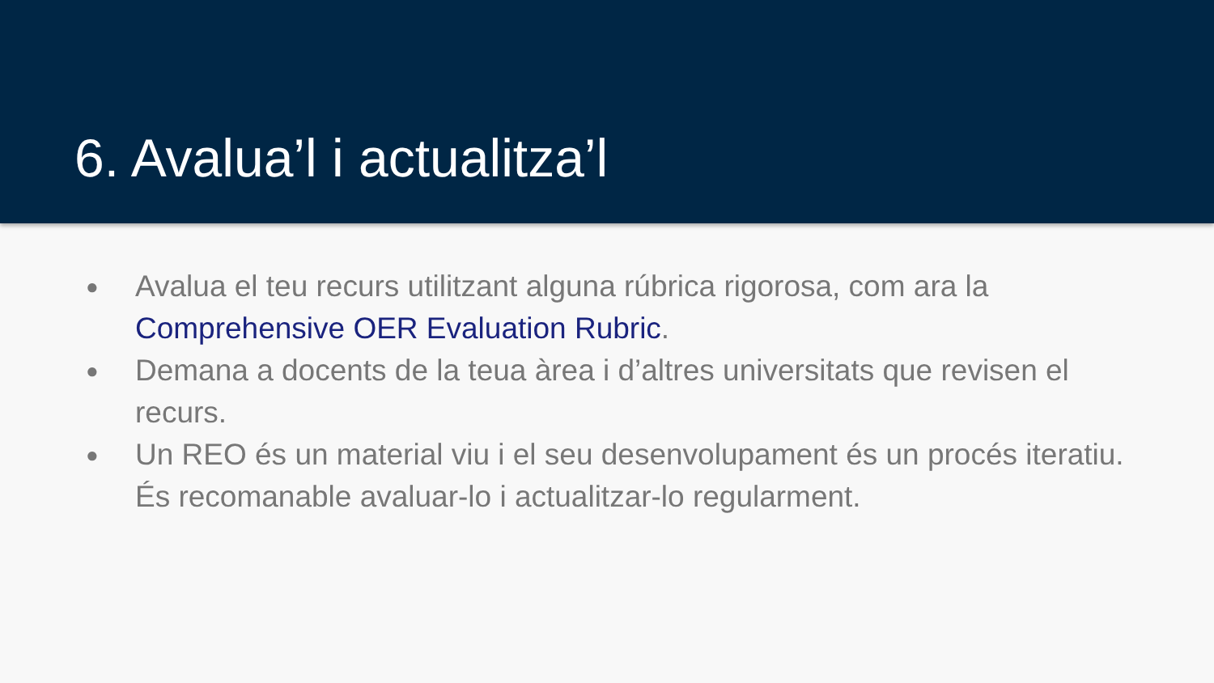6. Avalua’l i actualitza’l
● Avalua el teu recurs utilitzant alguna rúbrica rigorosa, com ara la Comprehensive OER Evaluation Rubric.
● Demana a docents de la teua àrea i d’altres universitats que revisen el recurs.
● Un REO és un material viu i el seu desenvolupament és un procés iteratiu. És recomanable avaluar-lo i actualitzar-lo regularment.